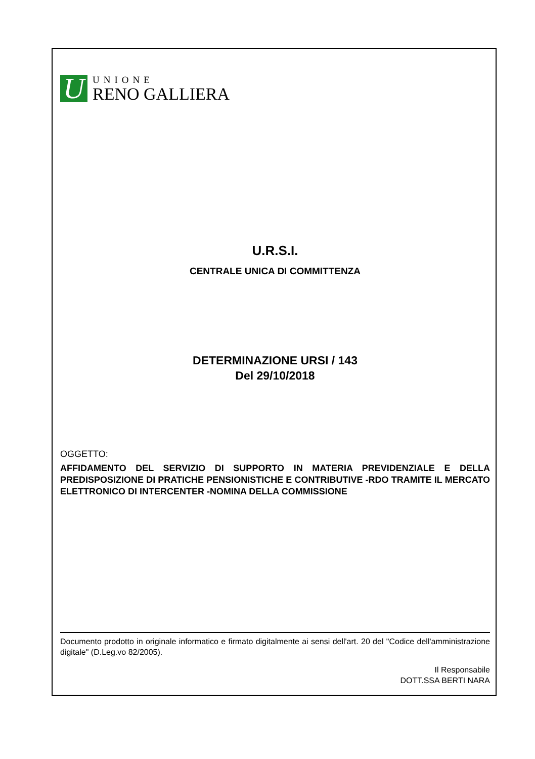U
UNIONE
RENO GALLIERA
U.R.S.I.
CENTRALE UNICA DI COMMITTENZA
DETERMINAZIONE URSI / 143
Del 29/10/2018
OGGETTO:
AFFIDAMENTO DEL SERVIZIO DI SUPPORTO IN MATERIA PREVIDENZIALE E DELLA PREDISPOSIZIONE DI PRATICHE PENSIONISTICHE E CONTRIBUTIVE -RDO TRAMITE IL MERCATO ELETTRONICO DI INTERCENTER -NOMINA DELLA COMMISSIONE
Documento prodotto in originale informatico e firmato digitalmente ai sensi dell'art. 20 del "Codice dell'amministrazione digitale" (D.Leg.vo 82/2005).
Il Responsabile
DOTT.SSA BERTI NARA